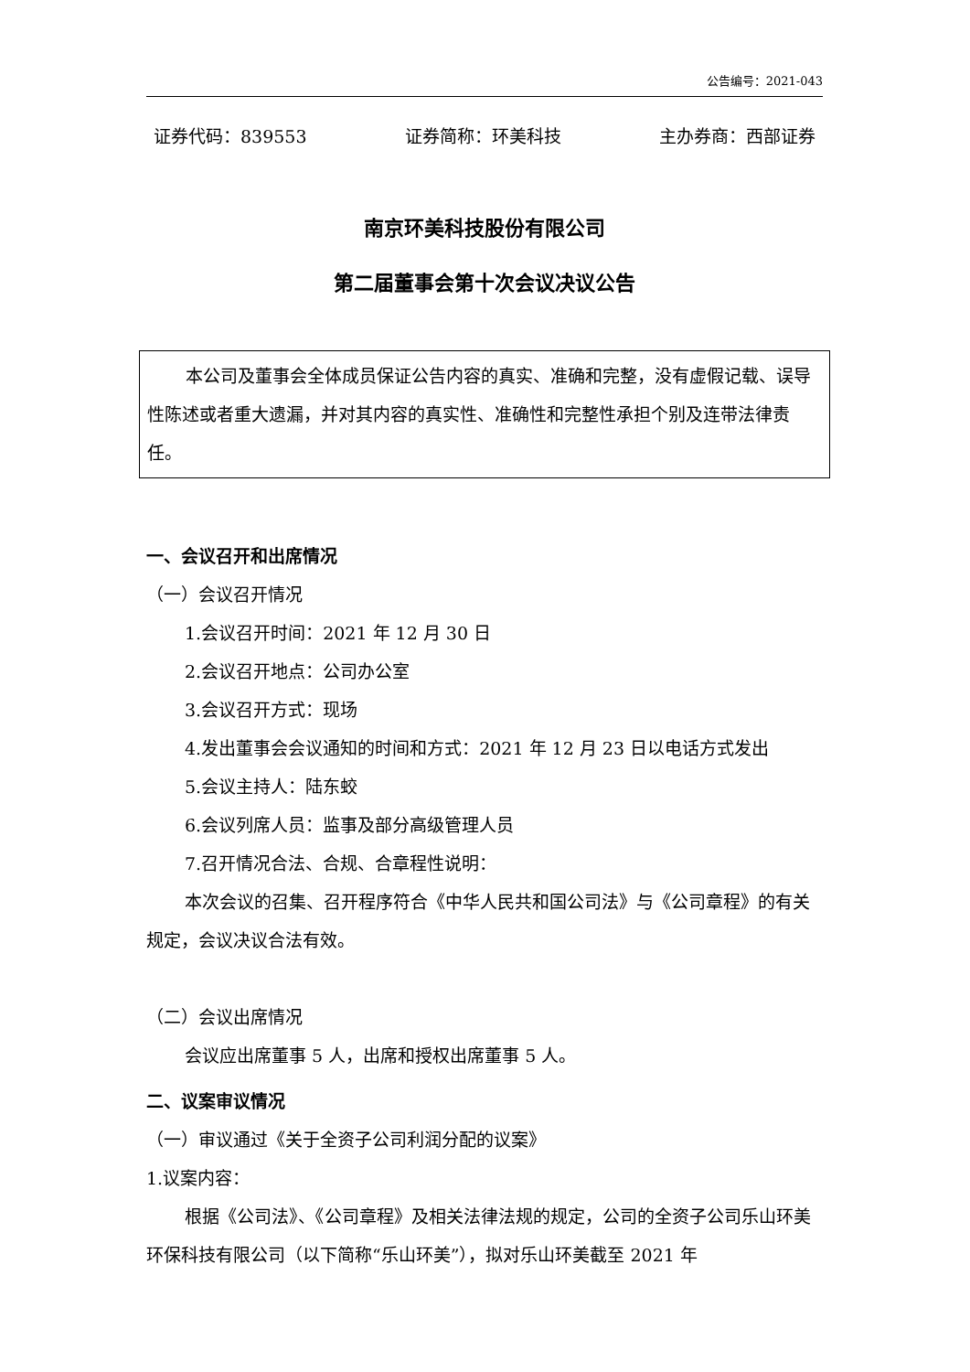公告编号：2021-043
证券代码：839553 证券简称：环美科技 主办券商：西部证券
南京环美科技股份有限公司
第二届董事会第十次会议决议公告
本公司及董事会全体成员保证公告内容的真实、准确和完整，没有虚假记载、误导性陈述或者重大遗漏，并对其内容的真实性、准确性和完整性承担个别及连带法律责任。
一、会议召开和出席情况
（一）会议召开情况
1.会议召开时间：2021 年 12 月 30 日
2.会议召开地点：公司办公室
3.会议召开方式：现场
4.发出董事会会议通知的时间和方式：2021 年 12 月 23 日以电话方式发出
5.会议主持人：陆东蛟
6.会议列席人员：监事及部分高级管理人员
7.召开情况合法、合规、合章程性说明：
本次会议的召集、召开程序符合《中华人民共和国公司法》与《公司章程》的有关规定，会议决议合法有效。
（二）会议出席情况
会议应出席董事 5 人，出席和授权出席董事 5 人。
二、议案审议情况
（一）审议通过《关于全资子公司利润分配的议案》
1.议案内容：
根据《公司法》、《公司章程》及相关法律法规的规定，公司的全资子公司乐山环美环保科技有限公司（以下简称“乐山环美”），拟对乐山环美截至 2021 年